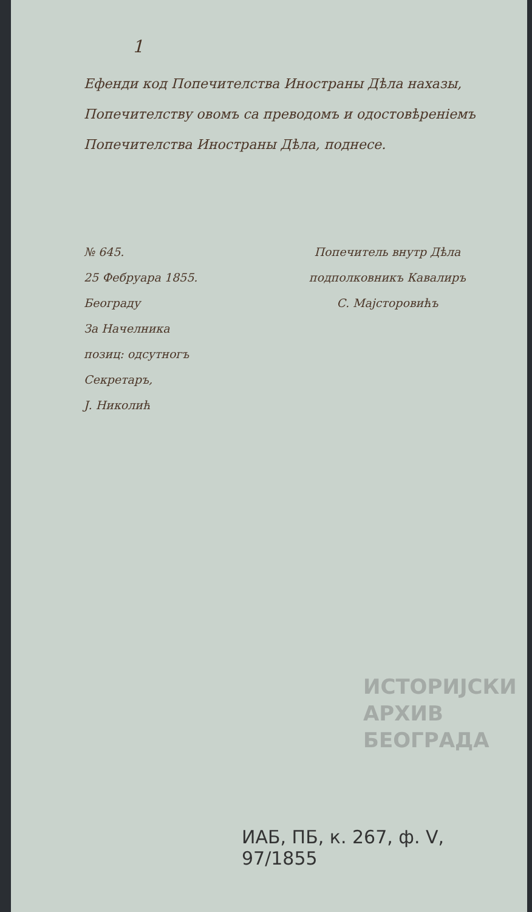1
Ефенди код Попечителства Иностраны Дѣла нахазы, Попечителству овомъ са преводомъ и одостовѣренiемъ Попечителства Иностраны Дѣла, поднесе.
№ 645.
25 Фебруара 1855.
Београду
За Начелника
позиц: одсутногъ
Секретаръ,
Ј. Николић
Попечитель внутр Дѣла
подполковникъ Кавалиръ
С. Мајсторовићъ
ИСТОРИЈСКИ
АРХИВ
БЕОГРАДА
ИАБ, ПБ, к. 267, ф. V, 97/1855